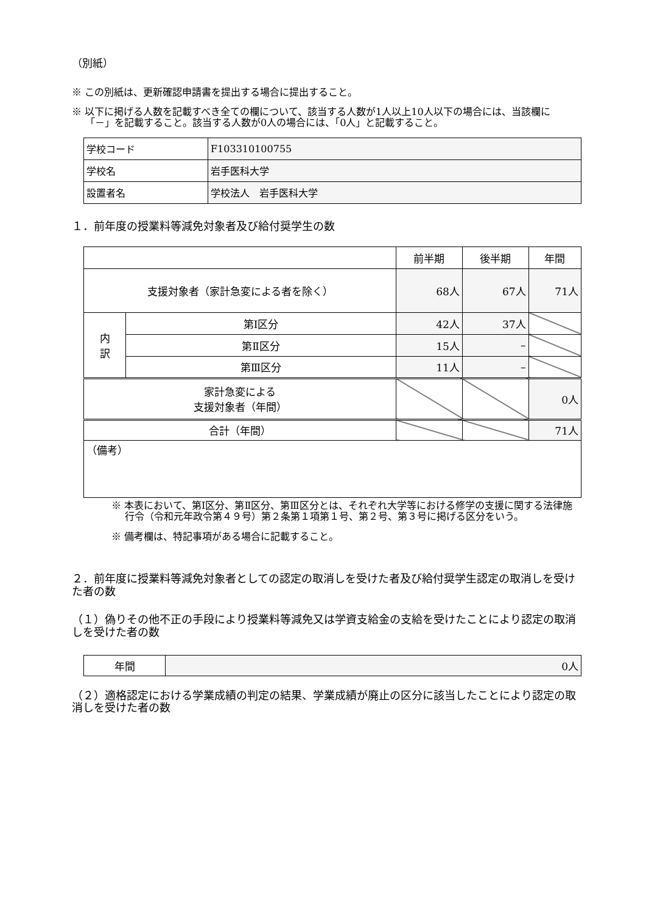（別紙）
※ この別紙は、更新確認申請書を提出する場合に提出すること。
※ 以下に掲げる人数を記載すべき全ての欄について、該当する人数が1人以上10人以下の場合には、当該欄に「－」を記載すること。該当する人数が0人の場合には、「0人」と記載すること。
| 学校コード | F103310100755 |
| 学校名 | 岩手医科大学 |
| 設置者名 | 学校法人 岩手医科大学 |
１．前年度の授業料等減免対象者及び給付奨学生の数
| | | 前半期 | 後半期 | 年間 |
| --- | --- | --- | --- | --- |
| 支援対象者（家計急変による者を除く） | | 68人 | 67人 | 71人 |
| 内 訳 | 第Ⅰ区分 | 42人 | 37人 | |
| | 第Ⅱ区分 | 15人 | – | |
| | 第Ⅲ区分 | 11人 | – | |
| 家計急変による 支援対象者（年間） | | | | 0人 |
| 合計（年間） | | | | 71人 |
| （備考） | | | | |
※ 本表において、第Ⅰ区分、第Ⅱ区分、第Ⅲ区分とは、それぞれ大学等における修学の支援に関する法律施行令（令和元年政令第４９号）第２条第１項第１号、第２号、第３号に掲げる区分をいう。
※ 備考欄は、特記事項がある場合に記載すること。
２．前年度に授業料等減免対象者としての認定の取消しを受けた者及び給付奨学生認定の取消しを受けた者の数
（１）偽りその他不正の手段により授業料等減免又は学資支給金の支給を受けたことにより認定の取消しを受けた者の数
| 年間 | 0人 |
（２）適格認定における学業成績の判定の結果、学業成績が廃止の区分に該当したことにより認定の取消しを受けた者の数